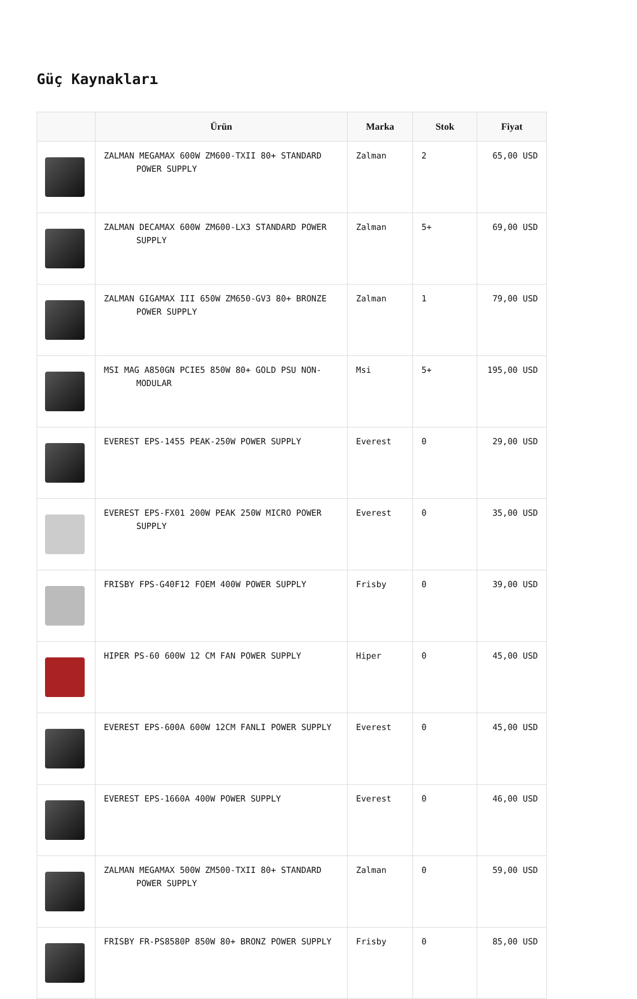Güç Kaynakları
| | Ürün | Marka | Stok | Fiyat |
| --- | --- | --- | --- | --- |
| | ZALMAN MEGAMAX 600W ZM600-TXII 80+ STANDARD POWER SUPPLY | Zalman | 2 | 65,00 USD |
| | ZALMAN DECAMAX 600W ZM600-LX3 STANDARD POWER SUPPLY | Zalman | 5+ | 69,00 USD |
| | ZALMAN GIGAMAX III 650W ZM650-GV3 80+ BRONZE POWER SUPPLY | Zalman | 1 | 79,00 USD |
| | MSI MAG A850GN PCIE5 850W 80+ GOLD PSU NON-MODULAR | Msi | 5+ | 195,00 USD |
| | EVEREST EPS-1455 PEAK-250W POWER SUPPLY | Everest | 0 | 29,00 USD |
| | EVEREST EPS-FX01 200W PEAK 250W MICRO POWER SUPPLY | Everest | 0 | 35,00 USD |
| | FRISBY FPS-G40F12 FOEM 400W POWER SUPPLY | Frisby | 0 | 39,00 USD |
| | HIPER PS-60 600W 12 CM FAN POWER SUPPLY | Hiper | 0 | 45,00 USD |
| | EVEREST EPS-600A 600W 12CM FANLI POWER SUPPLY | Everest | 0 | 45,00 USD |
| | EVEREST EPS-1660A 400W POWER SUPPLY | Everest | 0 | 46,00 USD |
| | ZALMAN MEGAMAX 500W ZM500-TXII 80+ STANDARD POWER SUPPLY | Zalman | 0 | 59,00 USD |
| | FRISBY FR-PS8580P 850W 80+ BRONZ POWER SUPPLY | Frisby | 0 | 85,00 USD |